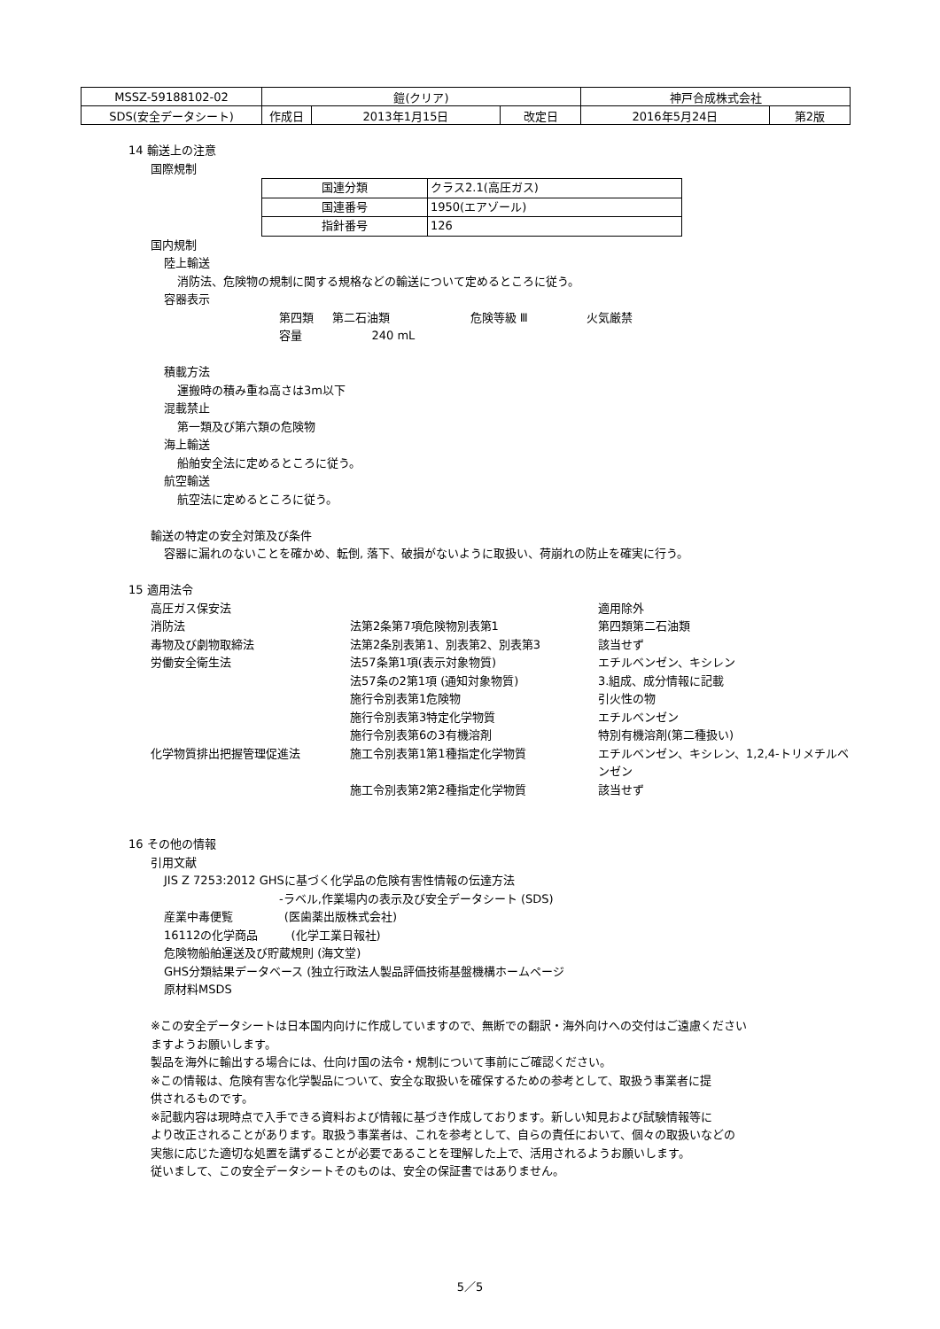| MSSZ-59188102-02 | 鎧(クリア) | | | 神戸合成株式会社 | |
| SDS(安全データシート) | 作成日 | 2013年1月15日 | 改定日 | 2016年5月24日 | 第2版 |
14 輸送上の注意
国際規制
| 国連分類 | クラス2.1(高圧ガス) |
| 国連番号 | 1950(エアゾール) |
| 指針番号 | 126 |
国内規制
陸上輸送
消防法、危険物の規制に関する規格などの輸送について定めるところに従う。
容器表示
第四類 第二石油類 危険等級 Ⅲ 火気厳禁
容量 240 mL
積載方法
運搬時の積み重ね高さは3m以下
混載禁止
第一類及び第六類の危険物
海上輸送
船舶安全法に定めるところに従う。
航空輸送
航空法に定めるところに従う。
輸送の特定の安全対策及び条件
容器に漏れのないことを確かめ、転倒, 落下、破損がないように取扱い、荷崩れの防止を確実に行う。
15 適用法令
| 高圧ガス保安法 | | 適用除外 |
| 消防法 | 法第2条第7項危険物別表第1 | 第四類第二石油類 |
| 毒物及び劇物取締法 | 法第2条別表第1、別表第2、別表第3 | 該当せず |
| 労働安全衛生法 | 法57条第1項(表示対象物質) | エチルベンゼン、キシレン |
| | 法57条の2第1項 (通知対象物質) | 3.組成、成分情報に記載 |
| | 施行令別表第1危険物 | 引火性の物 |
| | 施行令別表第3特定化学物質 | エチルベンゼン |
| | 施行令別表第6の3有機溶剤 | 特別有機溶剤(第二種扱い) |
| 化学物質排出把握管理促進法 | 施工令別表第1第1種指定化学物質 | エチルベンゼン、キシレン、1,2,4-トリメチルベンゼン |
| | 施工令別表第2第2種指定化学物質 | 該当せず |
16 その他の情報
引用文献
JIS Z 7253:2012 GHSに基づく化学品の危険有害性情報の伝達方法
-ラベル,作業場内の表示及び安全データシート (SDS)
産業中毒便覧 (医歯薬出版株式会社)
16112の化学商品 (化学工業日報社)
危険物船舶運送及び貯蔵規則 (海文堂)
GHS分類結果データベース (独立行政法人製品評価技術基盤機構ホームページ
原材料MSDS
※この安全データシートは日本国内向けに作成していますので、無断での翻訳・海外向けへの交付はご遠慮ください
ますようお願いします。
製品を海外に輸出する場合には、仕向け国の法令・規制について事前にご確認ください。
※この情報は、危険有害な化学製品について、安全な取扱いを確保するための参考として、取扱う事業者に提
供されるものです。
※記載内容は現時点で入手できる資料および情報に基づき作成しております。新しい知見および試験情報等に
より改正されることがあります。取扱う事業者は、これを参考として、自らの責任において、個々の取扱いなどの
実態に応じた適切な処置を講ずることが必要であることを理解した上で、活用されるようお願いします。
従いまして、この安全データシートそのものは、安全の保証書ではありません。
5／5